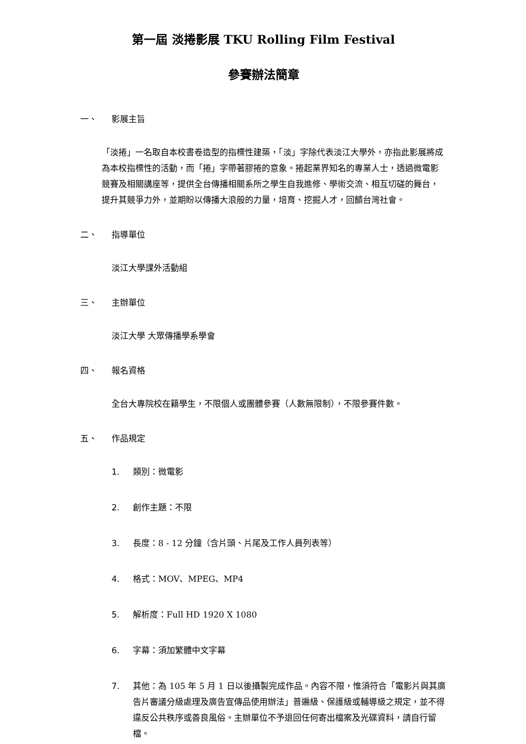第一屆 淡捲影展 TKU Rolling Film Festival
參賽辦法簡章
一、 影展主旨
「淡捲」一名取自本校書卷造型的指標性建築，「淡」字除代表淡江大學外，亦指此影展將成為本校指標性的活動，而「捲」字帶著膠捲的意象。捲起業界知名的專業人士，透過微電影競賽及相關講座等，提供全台傳播相關系所之學生自我進修、學術交流、相互切磋的舞台，提升其競爭力外，並期盼以傳播大浪般的力量，培育、挖掘人才，回饋台灣社會。
二、 指導單位
淡江大學課外活動組
三、 主辦單位
淡江大學 大眾傳播學系學會
四、 報名資格
全台大專院校在籍學生，不限個人或團體參賽（人數無限制），不限參賽件數。
五、 作品規定
1. 類別：微電影
2. 創作主題：不限
3. 長度：8 - 12 分鐘（含片頭、片尾及工作人員列表等）
4. 格式：MOV、MPEG、MP4
5. 解析度：Full HD 1920 X 1080
6. 字幕：須加繁體中文字幕
7. 其他：為 105 年 5 月 1 日以後攝製完成作品。內容不限，惟須符合「電影片與其廣告片審議分級處理及廣告宣傳品使用辦法」普遍級、保護級或輔導級之規定，並不得違反公共秩序或善良風俗。主辦單位不予退回任何寄出檔案及光碟資料，請自行留檔。